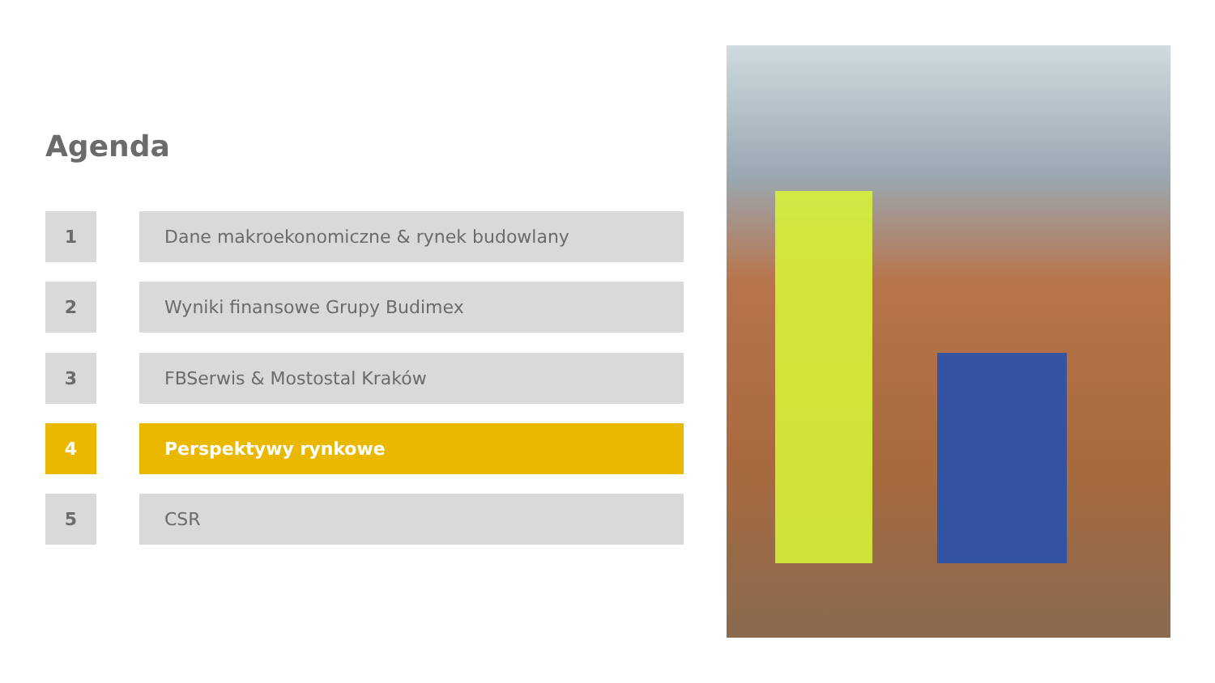Agenda
1 Dane makroekonomiczne & rynek budowlany
2 Wyniki finansowe Grupy Budimex
3 FBSerwis & Mostostal Kraków
4 Perspektywy rynkowe
5 CSR